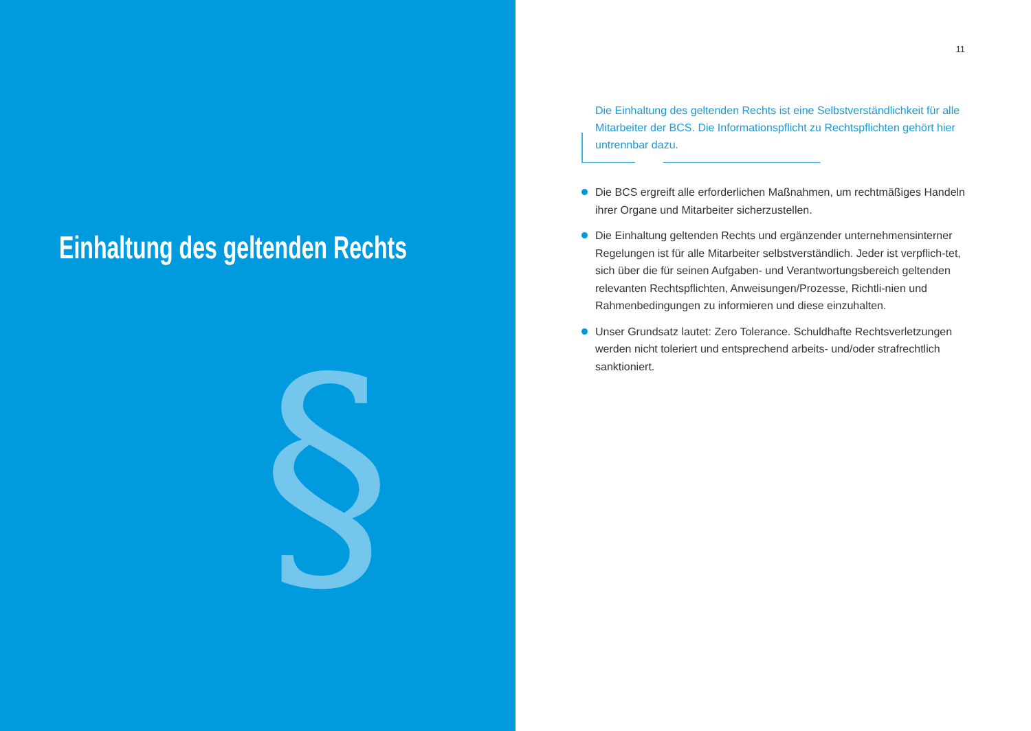Einhaltung des geltenden Rechts
§
11
Die Einhaltung des geltenden Rechts ist eine Selbstverständlichkeit für alle Mitarbeiter der BCS. Die Informationspflicht zu Rechtspflichten gehört hier untrennbar dazu.
Die BCS ergreift alle erforderlichen Maßnahmen, um rechtmäßiges Handeln ihrer Organe und Mitarbeiter sicherzustellen.
Die Einhaltung geltenden Rechts und ergänzender unternehmensinterner Regelungen ist für alle Mitarbeiter selbstverständlich. Jeder ist verpflich-tet, sich über die für seinen Aufgaben- und Verantwortungsbereich geltenden relevanten Rechtspflichten, Anweisungen/Prozesse, Richtli-nien und Rahmenbedingungen zu informieren und diese einzuhalten.
Unser Grundsatz lautet: Zero Tolerance. Schuldhafte Rechtsverletzungen werden nicht toleriert und entsprechend arbeits- und/oder strafrechtlich sanktioniert.